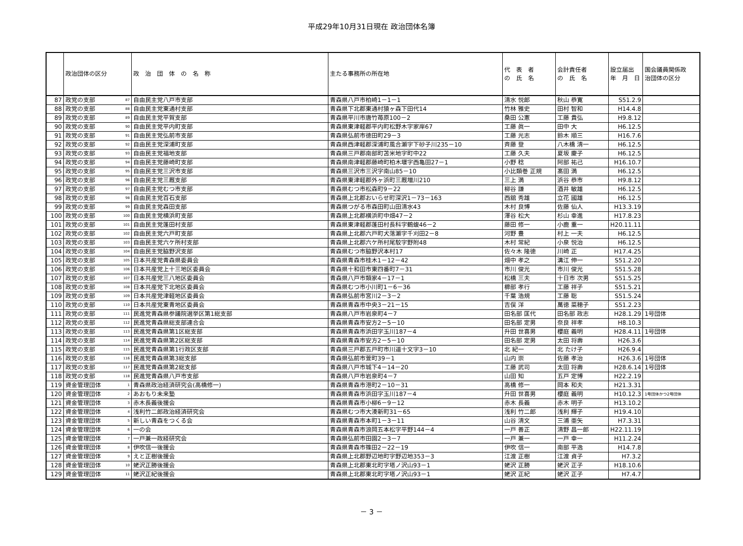平成29年10月31日現在 政治団体名簿
| | 政治団体の区分 | 政 治 団 体 の 名 称 | 主たる事務所の所在地 | 代 表 者 の 氏 名 | 会計責任者 の 氏 名 | 設立届出 年 月 日 | 国会議員関係政 治団体の区分 |
| --- | --- | --- | --- | --- | --- | --- | --- |
| 87 | 政党の支部 87 | 自由民主党八戸市支部 | 青森県八戸市柏崎1－1－1 | 清水 悦郎 | 秋山 恭寛 | S51.2.9 | |
| 88 | 政党の支部 88 | 自由民主党東通村支部 | 青森県下北郡東通村猿ヶ森下田代14 | 竹林 雅史 | 田村 智和 | H14.4.8 | |
| 89 | 政党の支部 89 | 自由民主党平賀支部 | 青森県平川市唐竹苺原100－2 | 桑田 公憲 | 工藤 貴弘 | H9.8.12 | |
| 90 | 政党の支部 90 | 自由民主党平内町支部 | 青森県東津軽郡平内町松野木字家岸67 | 工藤 眞一 | 田中 大 | H6.12.5 | |
| 91 | 政党の支部 91 | 自由民主党弘前市支部 | 青森県弘前市徳田町29－3 | 工藤 光志 | 鈴木 順三 | H16.7.6 | |
| 92 | 政党の支部 92 | 自由民主党深浦町支部 | 青森県西津軽郡深浦町風合瀬字下砂子川235－10 | 斉藤 登 | 八木橋 清一 | H6.12.5 | |
| 93 | 政党の支部 93 | 自由民主党福地支部 | 青森県三戸郡南部町苫米地字町中22 | 工藤 久夫 | 夏坂 慶子 | H6.12.5 | |
| 94 | 政党の支部 94 | 自由民主党藤崎町支部 | 青森県南津軽郡藤崎町柏木堰字西亀田27－1 | 小野 稔 | 阿部 祐己 | H16.10.7 | |
| 95 | 政党の支部 95 | 自由民主党三沢市支部 | 青森県三沢市三沢字南山85－10 | 小比類巻 正規 | 髙田 満 | H6.12.5 | |
| 96 | 政党の支部 96 | 自由民主党三厩支部 | 青森県東津軽郡外ヶ浜町三厩増川210 | 三上 満 | 浜谷 恭市 | H9.8.12 | |
| 97 | 政党の支部 97 | 自由民主党むつ市支部 | 青森県むつ市松森町9－22 | 柳谷 謙 | 酒井 敏雄 | H6.12.5 | |
| 98 | 政党の支部 98 | 自由民主党百石支部 | 青森県上北郡おいらせ町深沢1－73－163 | 西舘 秀雄 | 立花 國雄 | H6.12.5 | |
| 99 | 政党の支部 99 | 自由民主党森田支部 | 青森県つがる市森田町山田清水43 | 木村 良博 | 佐藤 仙人 | H13.3.19 | |
| 100 | 政党の支部 100 | 自由民主党横浜町支部 | 青森県上北郡横浜町中畑47－2 | 澤谷 松大 | 杉山 幸進 | H17.8.23 | |
| 101 | 政党の支部 101 | 自由民主党蓬田村支部 | 青森県東津軽郡蓬田村長科字鶴蝮46－2 | 藤田 修一 | 小鹿 重一 | H20.11.11 | |
| 102 | 政党の支部 102 | 自由民主党六戸町支部 | 青森県上北郡六戸町犬落瀬字千刈田2－8 | 河野 豊 | 村上 一夫 | H6.12.5 | |
| 103 | 政党の支部 103 | 自由民主党六ケ所村支部 | 青森県上北郡六ケ所村尾駮字野附48 | 木村 常紀 | 小泉 悦治 | H6.12.5 | |
| 104 | 政党の支部 104 | 自由民主党脇野沢支部 | 青森県むつ市脇野沢本村17 | 佐々木 隆徳 | 川崎 正 | H17.4.25 | |
| 105 | 政党の支部 105 | 日本共産党青森県委員会 | 青森県青森市桂木1－12－42 | 畑中 孝之 | 溝江 伸一 | S51.2.20 | |
| 106 | 政党の支部 106 | 日本共産党上十三地区委員会 | 青森県十和田市東四番町7－31 | 市川 俊光 | 市川 俊光 | S51.5.28 | |
| 107 | 政党の支部 107 | 日本共産党三八地区委員会 | 青森県八戸市類家4－17－1 | 松橋 三夫 | 十日市 次男 | S51.5.25 | |
| 108 | 政党の支部 108 | 日本共産党下北地区委員会 | 青森県むつ市小川町1－6－36 | 櫛部 孝行 | 工藤 祥子 | S51.5.21 | |
| 109 | 政党の支部 109 | 日本共産党津軽地区委員会 | 青森県弘前市宮川2－3－2 | 千葉 浩規 | 工藤 聡 | S51.5.24 | |
| 110 | 政党の支部 110 | 日本共産党東青地区委員会 | 青森県青森市中央3－21－15 | 吉俣 洋 | 萬徳 菜穂子 | S51.2.23 | |
| 111 | 政党の支部 111 | 民進党青森県参議院選挙区第1総支部 | 青森県八戸市岩泉町4－7 | 田名部 匡代 | 田名部 政志 | H28.1.29 | 1号団体 |
| 112 | 政党の支部 112 | 民進党青森県総支部連合会 | 青森県青森市安方2－5－10 | 田名部 定男 | 奈良 祥孝 | H8.10.3 | |
| 113 | 政党の支部 113 | 民進党青森県第1区総支部 | 青森県青森市浜田字玉川187－4 | 升田 世喜男 | 櫻庭 義明 | H28.4.11 | 1号団体 |
| 114 | 政党の支部 114 | 民進党青森県第2区総支部 | 青森県青森市安方2－5－10 | 田名部 定男 | 太田 将壽 | H26.3.6 | |
| 115 | 政党の支部 115 | 民進党青森県第1行政区支部 | 青森県三戸郡五戸町市川道十文字3－10 | 北 紀一 | 北 たけ子 | H26.9.4 | |
| 116 | 政党の支部 116 | 民進党青森県第3総支部 | 青森県弘前市萱町39－1 | 山内 崇 | 佐藤 孝治 | H26.3.6 | 1号団体 |
| 117 | 政党の支部 117 | 民進党青森県第2総支部 | 青森県八戸市城下4－14－20 | 工藤 武司 | 太田 将壽 | H28.6.14 | 1号団体 |
| 118 | 政党の支部 118 | 民進党青森県八戸市支部 | 青森県八戸市岩泉町4－7 | 山田 知 | 五戸 定博 | H22.2.19 | |
| 119 | 資金管理団体 1 | 青森県政治経済研究会(高橋修一) | 青森県青森市港町2－10－31 | 高橋 修一 | 岡本 和夫 | H21.3.31 | |
| 120 | 資金管理団体 2 | あおもり未来塾 | 青森県青森市浜田字玉川187－4 | 升田 世喜男 | 櫻庭 義明 | H10.12.3 | 1号団体かつ2号団体 |
| 121 | 資金管理団体 3 | 赤木長義後援会 | 青森県青森市小柳6－9－12 | 赤木 長義 | 赤木 明子 | H13.10.2 | |
| 122 | 資金管理団体 4 | 浅利竹二郎政治経済研究会 | 青森県むつ市大湊新町31－65 | 浅利 竹二郎 | 浅利 輝子 | H19.4.10 | |
| 123 | 資金管理団体 5 | 新しい青森をつくる会 | 青森県青森市本町1－3－11 | 山谷 清文 | 三浦 亜矢 | H7.3.31 | |
| 124 | 資金管理団体 6 | 一の会 | 青森県青森市浪岡五本松字平野144－4 | 一戸 善正 | 清野 昌一郎 | H22.11.19 | |
| 125 | 資金管理団体 7 | 一戸兼一政経研究会 | 青森県弘前市田園2－3－7 | 一戸 兼一 | 一戸 幸一 | H11.2.24 | |
| 126 | 資金管理団体 8 | 伊吹信一後援会 | 青森県青森市篠田2－22－19 | 伊吹 信一 | 南部 平逸 | H14.7.8 | |
| 127 | 資金管理団体 9 | えと正樹後援会 | 青森県上北郡野辺地町字野辺地353－3 | 江渡 正樹 | 江渡 貞子 | H7.3.2 | |
| 128 | 資金管理団体 10 | 蛯沢正勝後援会 | 青森県上北郡東北町字塔ノ沢山93－1 | 蛯沢 正勝 | 蛯沢 正子 | H18.10.6 | |
| 129 | 資金管理団体 11 | 蛯沢正紀後援会 | 青森県上北郡東北町字塔ノ沢山93－1 | 蛯沢 正紀 | 蛯沢 正子 | H7.4.7 | |
－ 3 －